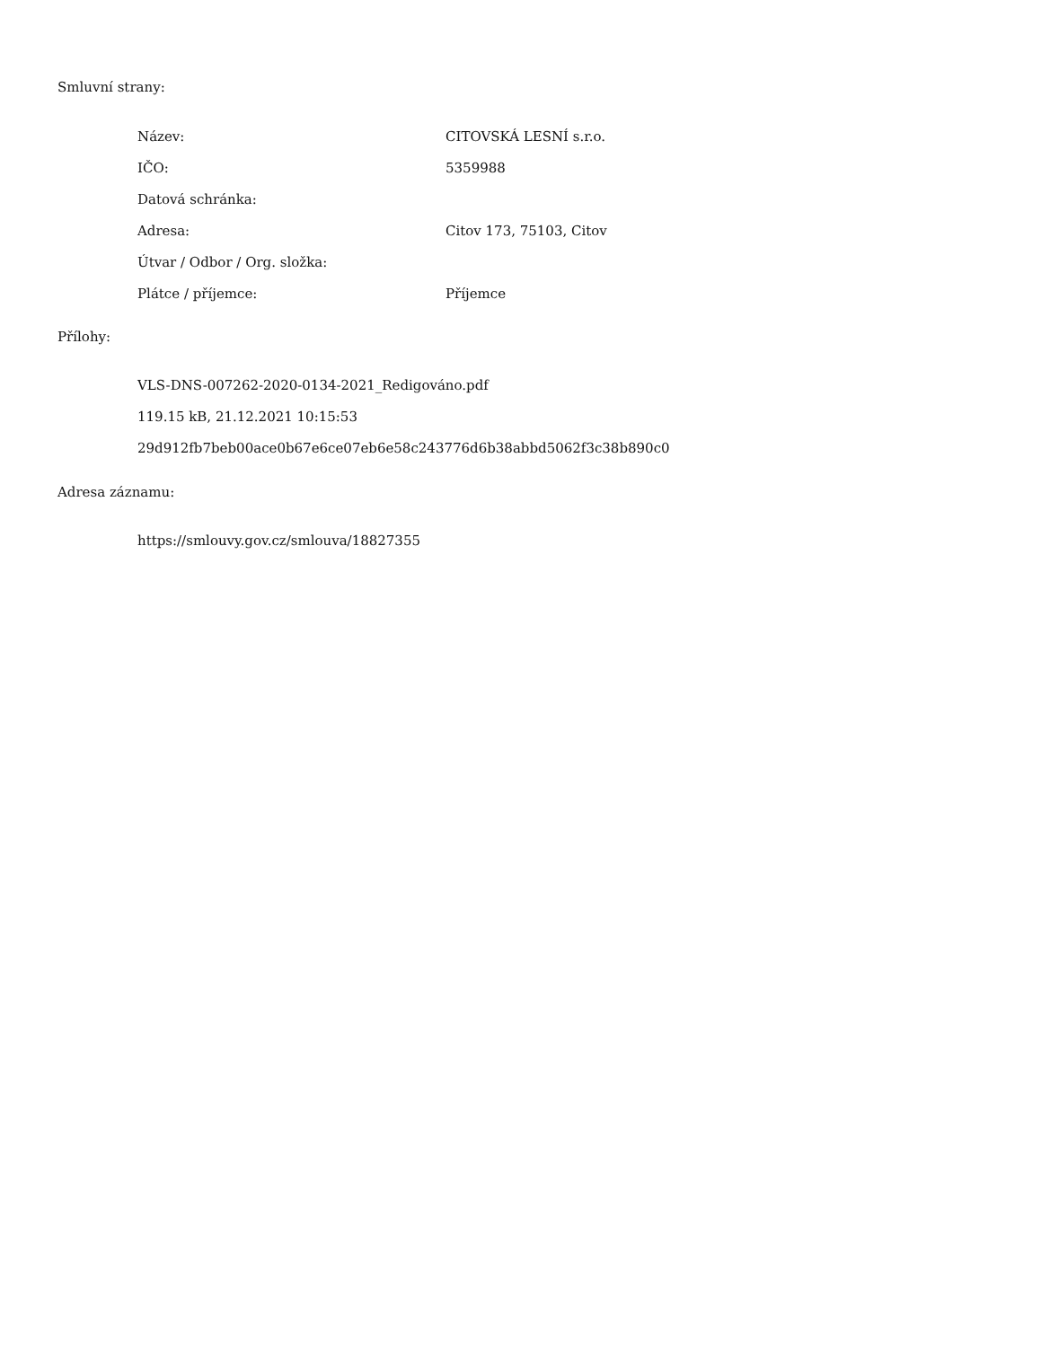Smluvní strany:
| Název: | CITOVSKÁ LESNÍ s.r.o. |
| IČO: | 5359988 |
| Datová schránka: | |
| Adresa: | Citov 173, 75103, Citov |
| Útvar / Odbor / Org. složka: | |
| Plátce / příjemce: | Příjemce |
Přílohy:
VLS-DNS-007262-2020-0134-2021_Redigováno.pdf
119.15 kB, 21.12.2021 10:15:53
29d912fb7beb00ace0b67e6ce07eb6e58c243776d6b38abbd5062f3c38b890c0
Adresa záznamu:
https://smlouvy.gov.cz/smlouva/18827355